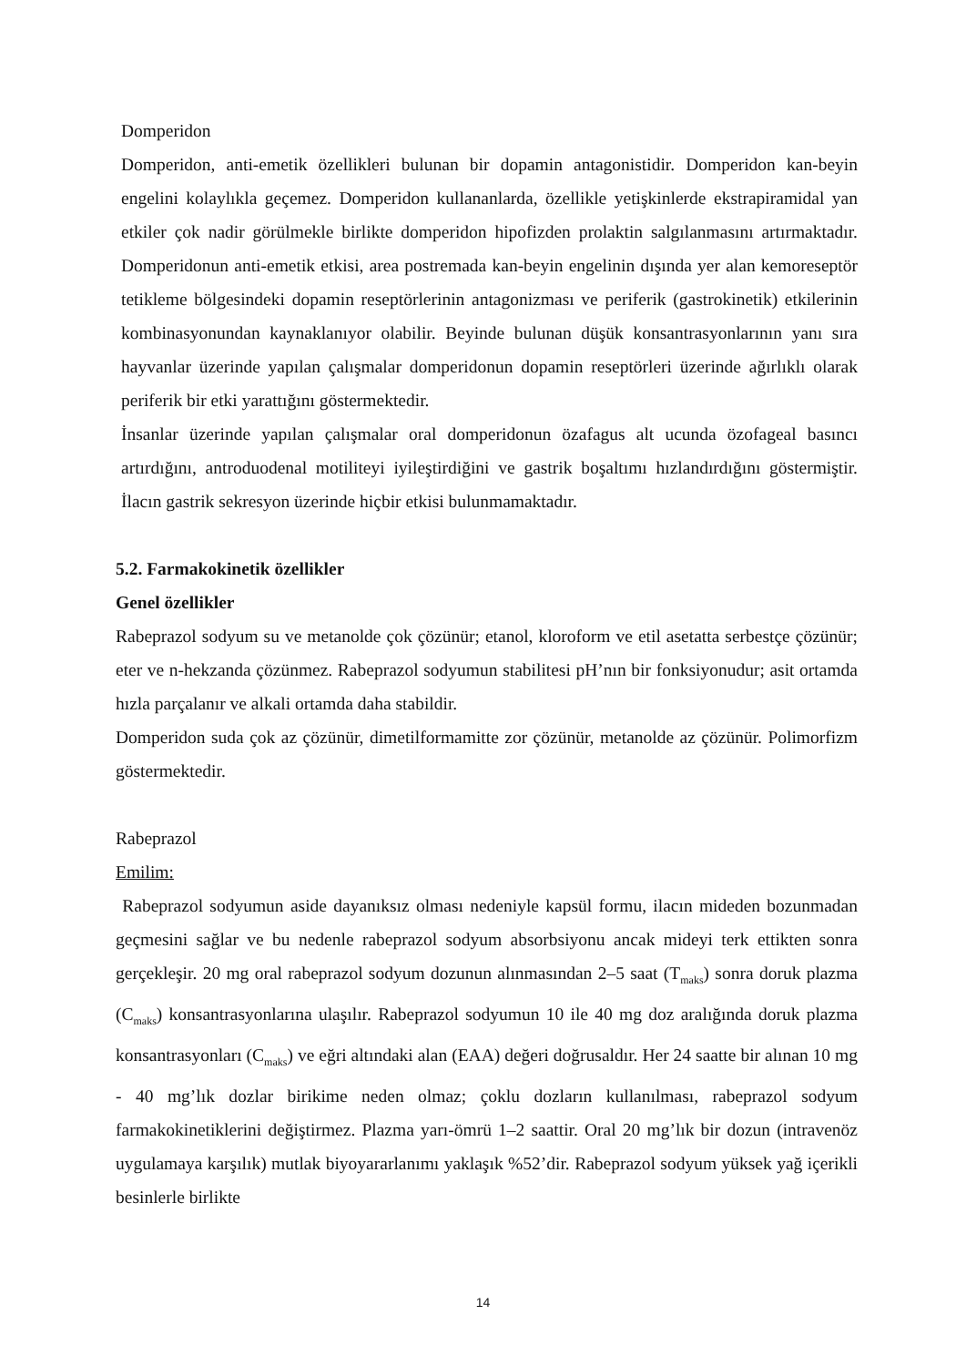Domperidon
Domperidon, anti-emetik özellikleri bulunan bir dopamin antagonistidir. Domperidon kan-beyin engelini kolaylıkla geçemez. Domperidon kullananlarda, özellikle yetişkinlerde ekstrapiramidal yan etkiler çok nadir görülmekle birlikte domperidon hipofizden prolaktin salgılanmasını artırmaktadır. Domperidonun anti-emetik etkisi, area postremada kan-beyin engelinin dışında yer alan kemoreseptör tetikleme bölgesindeki dopamin reseptörlerinin antagonizması ve periferik (gastrokinetik) etkilerinin kombinasyonundan kaynaklanıyor olabilir. Beyinde bulunan düşük konsantrasyonlarının yanı sıra hayvanlar üzerinde yapılan çalışmalar domperidonun dopamin reseptörleri üzerinde ağırlıklı olarak periferik bir etki yarattığını göstermektedir.
İnsanlar üzerinde yapılan çalışmalar oral domperidonun özafagus alt ucunda özofageal basıncı artırdığını, antroduodenal motiliteyi iyileştirdiğini ve gastrik boşaltımı hızlandırdığını göstermiştir. İlacın gastrik sekresyon üzerinde hiçbir etkisi bulunmamaktadır.
5.2. Farmakokinetik özellikler
Genel özellikler
Rabeprazol sodyum su ve metanolde çok çözünür; etanol, kloroform ve etil asetatta serbestçe çözünür; eter ve n-hekzanda çözünmez. Rabeprazol sodyumun stabilitesi pH’nın bir fonksiyonudur; asit ortamda hızla parçalanır ve alkali ortamda daha stabildir.
Domperidon suda çok az çözünür, dimetilformamitte zor çözünür, metanolde az çözünür. Polimorfizm göstermektedir.
Rabeprazol
Emilim:
Rabeprazol sodyumun aside dayanıksız olması nedeniyle kapsül formu, ilacın mideden bozunmadan geçmesini sağlar ve bu nedenle rabeprazol sodyum absorbsiyonu ancak mideyi terk ettikten sonra gerçekleşir. 20 mg oral rabeprazol sodyum dozunun alınmasından 2–5 saat (T<sub>maks</sub>) sonra doruk plazma (C<sub>maks</sub>) konsantrasyonlarına ulaşılır. Rabeprazol sodyumun 10 ile 40 mg doz aralığında doruk plazma konsantrasyonları (C<sub>maks</sub>) ve eğri altındaki alan (EAA) değeri doğrusaldır. Her 24 saatte bir alınan 10 mg - 40 mg’lık dozlar birikime neden olmaz; çoklu dozların kullanılması, rabeprazol sodyum farmakokinetiklerini değiştirmez. Plazma yarı-ömrü 1–2 saattir. Oral 20 mg’lık bir dozun (intravenöz uygulamaya karşılık) mutlak biyoyararlanımı yaklaşık %52’dir. Rabeprazol sodyum yüksek yağ içerikli besinlerle birlikte
14